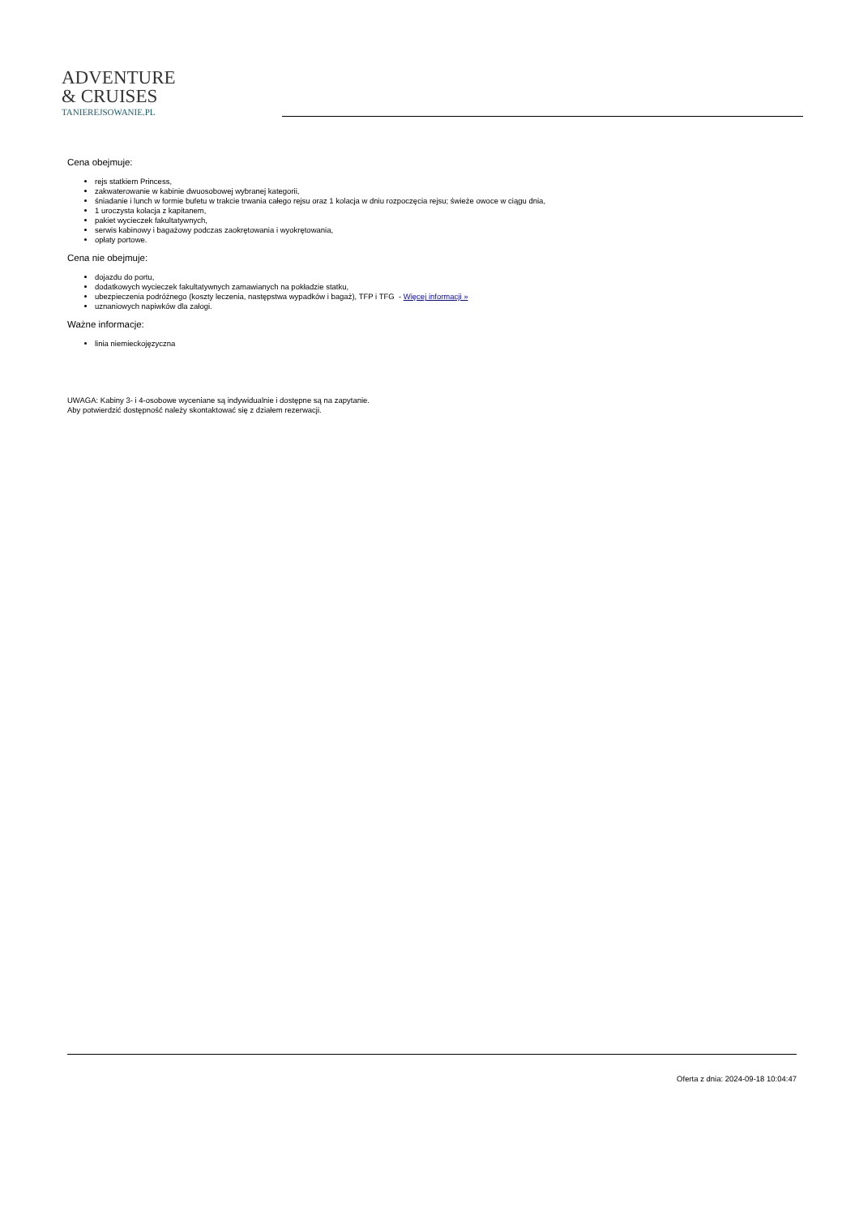ADVENTURE
& CRUISES
TANIEREJSOWANIE.PL
Cena obejmuje:
rejs statkiem Princess,
zakwaterowanie w kabinie dwuosobowej wybranej kategorii,
śniadanie i lunch w formie bufetu w trakcie trwania całego rejsu oraz 1 kolacja w dniu rozpoczęcia rejsu; świeże owoce w ciągu dnia,
1 uroczysta kolacja z kapitanem,
pakiet wycieczek fakultatywnych,
serwis kabinowy i bagażowy podczas zaokrętowania i wyokrętowania,
opłaty portowe.
Cena nie obejmuje:
dojazdu do portu,
dodatkowych wycieczek fakultatywnych zamawianych na pokładzie statku,
ubezpieczenia podróżnego (koszty leczenia, następstwa wypadków i bagaż), TFP i TFG - Więcej informacji »
uznaniowych napiwków dla załogi.
Ważne informacje:
linia niemieckojęzyczna
UWAGA: Kabiny 3- i 4-osobowe wyceniane są indywidualnie i dostępne są na zapytanie.
Aby potwierdzić dostępność należy skontaktować się z działem rezerwacji.
Oferta z dnia: 2024-09-18 10:04:47